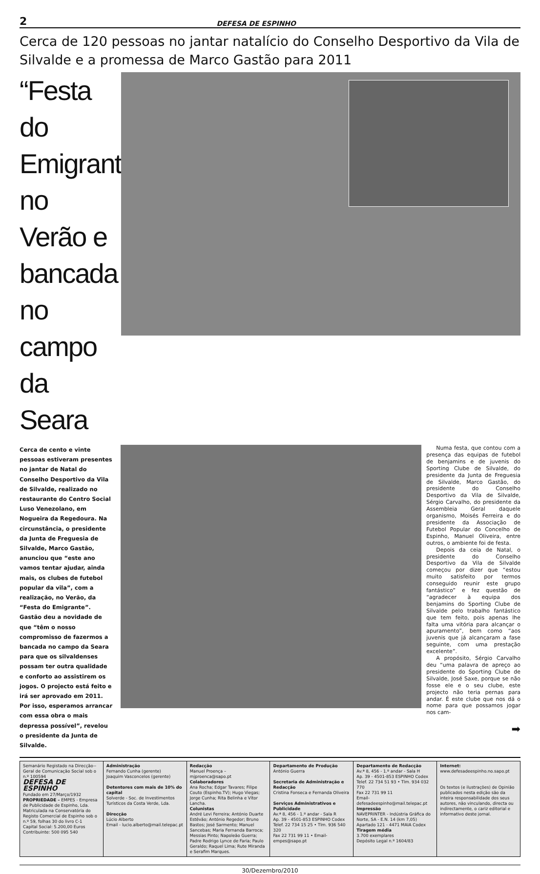2 DEFESA DE ESPINHO
Cerca de 120 pessoas no jantar natalício do Conselho Desportivo da Vila de Silvalde e a promessa de Marco Gastão para 2011
“Festa do Emigrante” no Verão e bancada no campo da Seara
Cerca de cento e vinte pessoas estiveram presentes no jantar de Natal do Conselho Desportivo da Vila de Silvalde, realizado no restaurante do Centro Social Luso Venezolano, em Nogueira da Regedoura. Na circunstância, o presidente da Junta de Freguesia de Silvalde, Marco Gastão, anunciou que “este ano vamos tentar ajudar, ainda mais, os clubes de futebol popular da vila”, com a realização, no Verão, da “Festa do Emigrante”. Gastão deu a novidade de que “têm o nosso compromisso de fazermos a bancada no campo da Seara para que os silvaldenses possam ter outra qualidade e conforto ao assistirem os jogos. O projecto está feito e irá ser aprovado em 2011. Por isso, esperamos arrancar com essa obra o mais depressa possível”, revelou o presidente da Junta de Silvalde.
Numa festa, que contou com a presença das equipas de futebol de benjamins e de juvenis do Sporting Clube de Silvalde, do presidente da Junta de Freguesia de Silvalde, Marco Gastão, do presidente do Conselho Desportivo da Vila de Silvalde, Sérgio Carvalho, do presidente da Assembleia Geral daquele organismo, Moisés Ferreira e do presidente da Associação de Futebol Popular do Concelho de Espinho, Manuel Oliveira, entre outros, o ambiente foi de festa.
Depois da ceia de Natal, o presidente do Conselho Desportivo da Vila de Silvalde começou por dizer que “estou muito satisfeito por termos conseguido reunir este grupo fantástico” e fez questão de “agradecer à equipa dos benjamins do Sporting Clube de Silvalde pelo trabalho fantástico que tem feito, pois apenas lhe falta uma vitória para alcançar o apuramento”, bem como “aos juvenis que já alcançaram a fase seguinte, com uma prestação excelente”.
A propósito, Sérgio Carvalho deu “uma palavra de apreço ao presidente do Sporting Clube de Silvalde, José Saxe, porque se não fosse ele e o seu clube, este projecto não teria pernas para andar. É este clube que nos dá o nome para que possamos jogar nos cam-
➡
Semanário Registado na Direcção--Geral de Comunicação Social sob o n.º 100594
DEFESA DE ESPINHO
Fundado em 27/Março/1932
PROPRIEDADE – EMPES - Empresa de Publicidade de Espinho, Lda.
Matriculada na Conservatória do Registo Comercial de Espinho sob o n.º 59, folhas 30 do livro C-1
Capital Social: 5.200,00 Euros
Contribuinte: 500 095 540
Administração
Fernando Cunha (gerente)
Joaquim Vasconcelos (gerente)
Detentores com mais de 10% do capital
Solverde - Soc. de Investimentos Turísticos da Costa Verde, Lda.
Direcção
Lúcio Alberto
Email - lucio.alberto@mail.telepac.pt
Redacção
Manuel Proença – mjproenca@sapo.pt
Colaboradores
Ana Rocha; Edgar Tavares; Filipe Couto (Espinho.TV); Hugo Viegas; Jorge Cunha; Rita Belinha e Vítor Lancha.
Colunistas
André Levi Ferreira; António Duarte Estêvão; António Regedor; Bruno Bastos; José Sarmento; Manuel Sancebas; Maria Fernanda Barroca; Messias Pinto; Napoleão Guerra; Padre Rodrigo Lynce de Faria; Paulo Geraldo; Raquel Lima; Rute Miranda e Serafim Marques.
Departamento de Produção
António Guerra
Secretaria de Administração e Redacção
Cristina Fonseca e Fernanda Oliveira
Serviços Administrativos e Publicidade
Av.ª 8, 456 - 1.º andar - Sala R
Ap. 39 - 4501-853 ESPINHO Codex
Telef. 22 734 15 25 • Tlm. 936 540 320
Fax 22 731 99 11 • Email-empes@sapo.pt
Departamento de Redacção
Av.ª 8, 456 - 1.º andar - Sala H
Ap. 39 - 4501-853 ESPINHO Codex
Telef. 22 734 51 93 • Tlm. 934 032 770
Fax 22 731 99 11
Email-defesadeespinho@mail.telepac.pt
Impressão
NAVEPRINTER - Indústria Gráfica do Norte, SA - E.N. 14 (km 7,05)
Apartado 121 - 4471 MAIA Codex
Tiragem média
3.700 exemplares
Depósito Legal n.º 1604/83
Internet:
www.defesadeespinho.no.sapo.pt
Os textos (e ilustrações) de Opinião publicados nesta edição são da inteira responsabilidade dos seus autores, não vinculando, directa ou indirectamente, o cariz editorial e informativo deste jornal.
30/Dezembro/2010